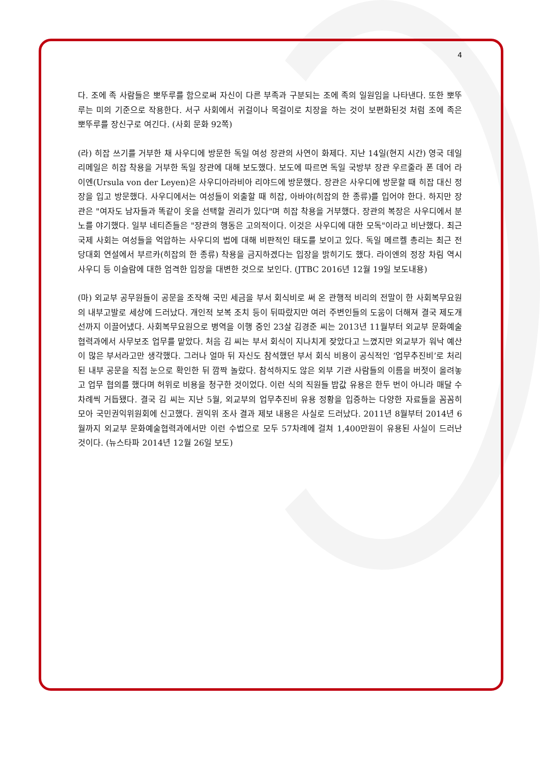4
다. 조에 족 사람들은 뽀뚜루를 함으로써 자신이 다른 부족과 구분되는 조에 족의 일원임을 나타낸다. 또한 뽀뚜루는 미의 기준으로 작용한다. 서구 사회에서 귀걸이나 목걸이로 치장을 하는 것이 보편화된것 처럼 조에 족은 뽀뚜루를 장신구로 여긴다. (사회 문화 92쪽)
(라) 히잡 쓰기를 거부한 채 사우디에 방문한 독일 여성 장관의 사연이 화제다. 지난 14일(현지 시간) 영국 데일리메일은 히잡 착용을 거부한 독일 장관에 대해 보도했다. 보도에 따르면 독일 국방부 장관 우르줄라 폰 데어 라이엔(Ursula von der Leyen)은 사우디아라비아 리야드에 방문했다. 장관은 사우디에 방문할 때 히잡 대신 정장을 입고 방문했다. 사우디에서는 여성들이 외출할 때 히잡, 아바야(히잡의 한 종류)를 입어야 한다. 하지만 장관은 "여자도 남자들과 똑같이 옷을 선택할 권리가 있다"며 히잡 착용을 거부했다. 장관의 복장은 사우디에서 분노를 야기했다. 일부 네티즌들은 "장관의 행동은 고의적이다. 이것은 사우디에 대한 모독"이라고 비난했다. 최근 국제 사회는 여성들을 억압하는 사우디의 법에 대해 비판적인 태도를 보이고 있다. 독일 메르켈 총리는 최근 전당대회 연설에서 부르카(히잡의 한 종류) 착용을 금지하겠다는 입장을 밝히기도 했다. 라이엔의 정장 차림 역시 사우디 등 이슬람에 대한 엄격한 입장을 대변한 것으로 보인다. (JTBC 2016년 12월 19일 보도내용)
(마) 외교부 공무원들이 공문을 조작해 국민 세금을 부서 회식비로 써 온 관행적 비리의 전말이 한 사회복무요원의 내부고발로 세상에 드러났다. 개인적 보복 조치 등이 뒤따랐지만 여러 주변인들의 도움이 더해져 결국 제도개선까지 이끌어냈다. 사회복무요원으로 병역을 이행 중인 23살 김경준 씨는 2013년 11월부터 외교부 문화예술협력과에서 사무보조 업무를 맡았다. 처음 김 씨는 부서 회식이 지나치게 잦았다고 느꼈지만 외교부가 워낙 예산이 많은 부서라고만 생각했다. 그러나 얼마 뒤 자신도 참석했던 부서 회식 비용이 공식적인 ‘업무추진비’로 처리된 내부 공문을 직접 눈으로 확인한 뒤 깜짝 놀랐다. 참석하지도 않은 외부 기관 사람들의 이름을 버젓이 올려놓고 업무 협의를 했다며 허위로 비용을 청구한 것이었다. 이런 식의 직원들 밥값 유용은 한두 번이 아니라 매달 수 차례씩 거듭됐다. 결국 김 씨는 지난 5월, 외교부의 업무추진비 유용 정황을 입증하는 다양한 자료들을 꼼꼼히 모아 국민권익위원회에 신고했다. 권익위 조사 결과 제보 내용은 사실로 드러났다. 2011년 8월부터 2014년 6월까지 외교부 문화예술협력과에서만 이런 수법으로 모두 57차례에 걸쳐 1,400만원이 유용된 사실이 드러난 것이다. (뉴스타파 2014년 12월 26일 보도)